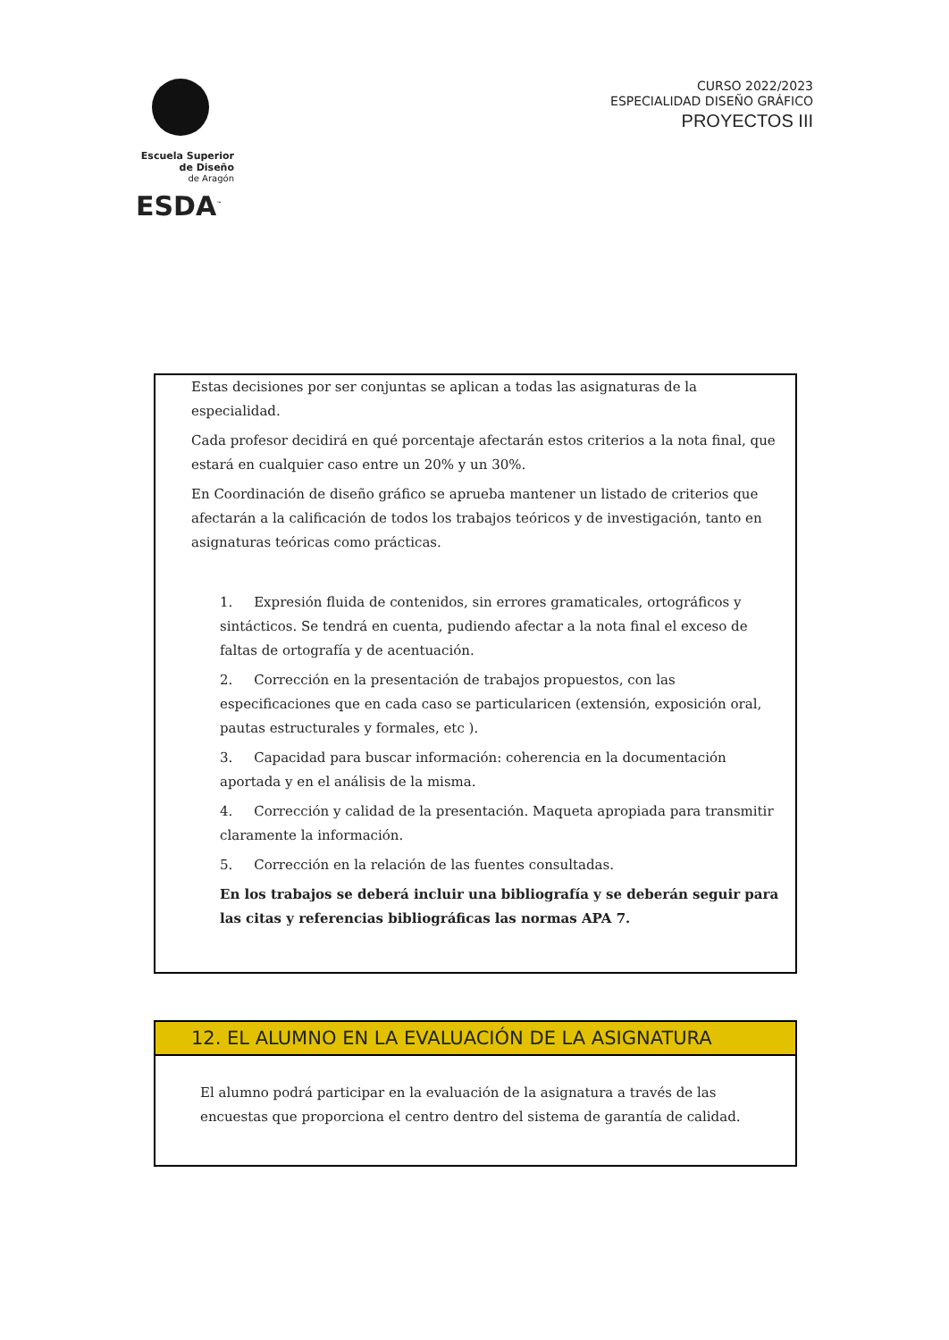Escuela Superior
de Diseño
de Aragón
ESDA<sup>™</sup>
CURSO 2022/2023
ESPECIALIDAD DISEÑO GRÁFICO
PROYECTOS III
Estas decisiones por ser conjuntas se aplican a todas las asignaturas de la especialidad.
Cada profesor decidirá en qué porcentaje afectarán estos criterios a la nota final, que estará en cualquier caso entre un 20% y un 30%.
En Coordinación de diseño gráfico se aprueba mantener un listado de criterios que afectarán a la calificación de todos los trabajos teóricos y de investigación, tanto en asignaturas teóricas como prácticas.
1. Expresión fluida de contenidos, sin errores gramaticales, ortográficos y sintácticos. Se tendrá en cuenta, pudiendo afectar a la nota final el exceso de faltas de ortografía y de acentuación.
2. Corrección en la presentación de trabajos propuestos, con las especificaciones que en cada caso se particularicen (extensión, exposición oral, pautas estructurales y formales, etc ).
3. Capacidad para buscar información: coherencia en la documentación aportada y en el análisis de la misma.
4. Corrección y calidad de la presentación. Maqueta apropiada para transmitir claramente la información.
5. Corrección en la relación de las fuentes consultadas.
En los trabajos se deberá incluir una bibliografía y se deberán seguir para las citas y referencias bibliográficas las normas APA 7.
12. EL ALUMNO EN LA EVALUACIÓN DE LA ASIGNATURA
El alumno podrá participar en la evaluación de la asignatura a través de las encuestas que proporciona el centro dentro del sistema de garantía de calidad.